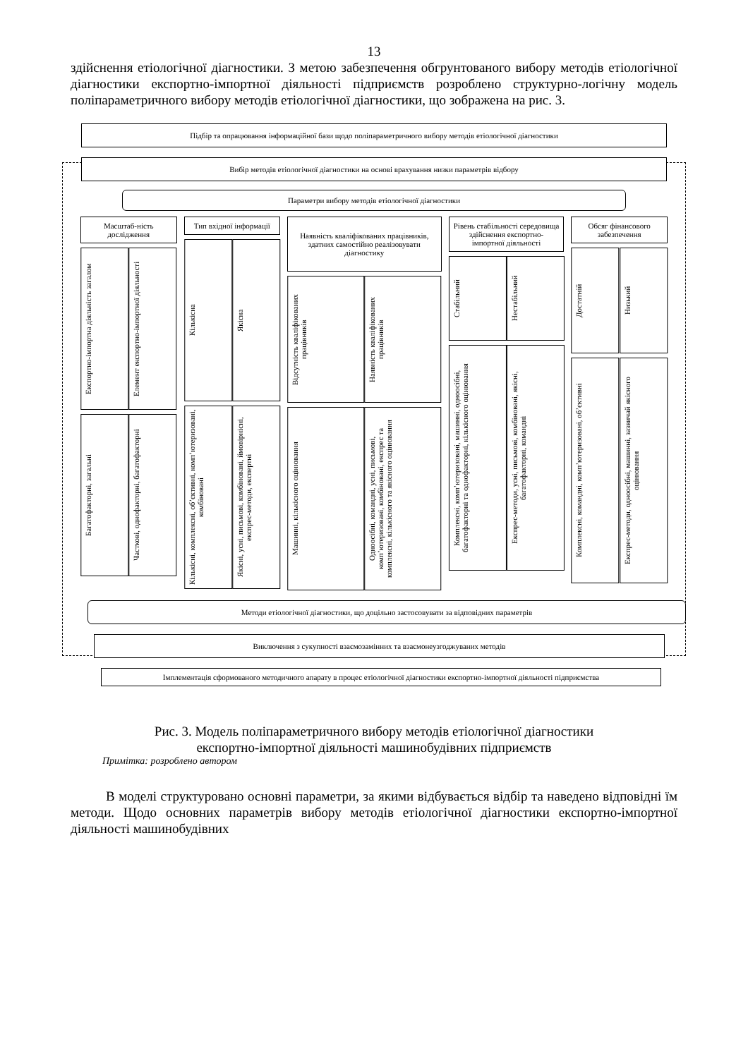13
здійснення етіологічної діагностики. З метою забезпечення обгрунтованого вибору методів етіологічної діагностики експортно-імпортної діяльності підприємств розроблено структурно-логічну модель поліпараметричного вибору методів етіологічної діагностики, що зображена на рис. 3.
Підбір та опрацювання інформаційної бази щодо поліпараметричного вибору методів етіологічної діагностики
Вибір методів етіологічної діагностики на основі врахування низки параметрів відбору
Параметри вибору методів етіологічної діагностики
Масштаб-ність дослідження
Експортно-імпортна діяльність загалом
Елемент експортно-імпортної діяльності
Багатофакторні, загальні
Часткові, однофакторні, багатофакторні
Тип вхідної інформації
Кількісна
Якісна
Кількісні, комплексні, об’єктивні, комп’ютеризовані, комбіновані
Якісні, усні, письмові, комбіновані, ймовірнісні, експрес-методи, експертні
Наявність кваліфікованих працівників, здатних самостійно реалізовувати діагностику
Відсутність кваліфікованих працівників
Наявність кваліфікованих працівників
Машинні, кількісного оцінювання
Одноосібні, командні, усні, письмові, комп’ютеризовані, комбіновані, експрес та комплексні, кількісного та якісного оцінювання
Рівень стабільності середовища здійснення експортно-імпортної діяльності
Стабільний
Нестабільний
Комплексні, комп’ютеризовані, машинні, одноосібні, багатофакторні та однофакторні, кількісного оцінювання
Експрес-методи, усні, письмові, комбіновані, якісні, багатофакторні, командні
Обсяг фінансового забезпечення
Достатній
Низький
Комплексні, командні, комп’ютеризовані, об’єктивні
Експрес-методи, одноосібні, машинні, зазвичай якісного оцінювання
Методи етіологічної діагностики, що доцільно застосовувати за відповідних параметрів
Виключення з сукупності взаємозамінних та взаємонеузгоджуваних методів
Імплементація сформованого методичного апарату в процес етіологічної діагностики експортно-імпортної діяльності підприємства
Рис. 3. Модель поліпараметричного вибору методів етіологічної діагностики
експортно-імпортної діяльності машинобудівних підприємств
Примітка: розроблено автором
В моделі структуровано основні параметри, за якими відбувається відбір та наведено відповідні їм методи. Щодо основних параметрів вибору методів етіологічної діагностики експортно-імпортної діяльності машинобудівних